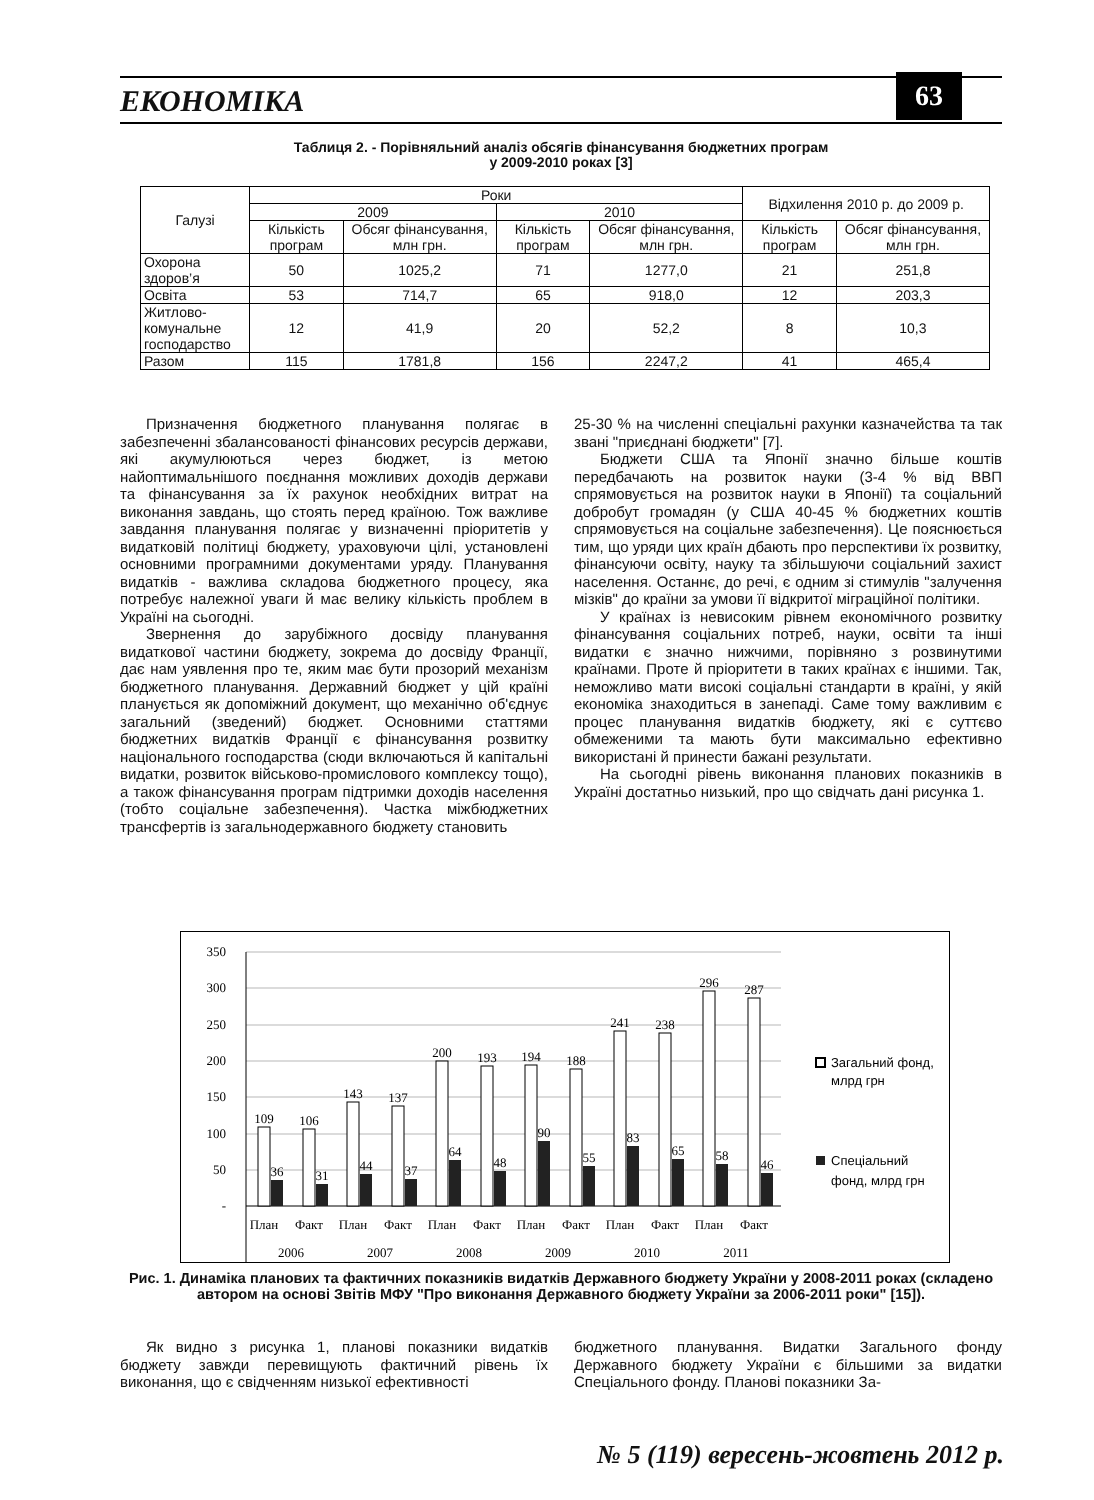ЕКОНОМІКА 63
Таблиця 2. - Порівняльний аналіз обсягів фінансування бюджетних програм
у 2009-2010 роках [3]
| Галузі | Роки | | | | Відхилення 2010 р. до 2009 р. | |
| --- | --- | --- | --- | --- | --- | --- |
| | 2009 | | 2010 | | | |
| | Кількість програм | Обсяг фінансування, млн грн. | Кількість програм | Обсяг фінансування, млн грн. | Кількість програм | Обсяг фінансування, млн грн. |
| Охорона здоров’я | 50 | 1025,2 | 71 | 1277,0 | 21 | 251,8 |
| Освіта | 53 | 714,7 | 65 | 918,0 | 12 | 203,3 |
| Житлово- комунальне господарство | 12 | 41,9 | 20 | 52,2 | 8 | 10,3 |
| Разом | 115 | 1781,8 | 156 | 2247,2 | 41 | 465,4 |
Призначення бюджетного планування полягає в забезпеченні збалансованості фінансових ресурсів держави, які акумулюються через бюджет, із метою найоптимальнішого поєднання можливих доходів держави та фінансування за їх рахунок необхідних витрат на виконання завдань, що стоять перед країною. Тож важливе завдання планування полягає у визначенні пріоритетів у видатковій політиці бюджету, ураховуючи цілі, установлені основними програмними документами уряду. Планування видатків - важлива складова бюджетного процесу, яка потребує належної уваги й має велику кількість проблем в Україні на сьогодні.
Звернення до зарубіжного досвіду планування видаткової частини бюджету, зокрема до досвіду Франції, дає нам уявлення про те, яким має бути прозорий механізм бюджетного планування. Державний бюджет у цій країні планується як допоміжний документ, що механічно об'єднує загальний (зведений) бюджет. Основними статтями бюджетних видатків Франції є фінансування розвитку національного господарства (сюди включаються й капітальні видатки, розвиток військово-промислового комплексу тощо), а також фінансування програм підтримки доходів населення (тобто соціальне забезпечення). Частка міжбюджетних трансфертів із загальнодержавного бюджету становить
25-30 % на численні спеціальні рахунки казначейства та так звані "приєднані бюджети" [7].
Бюджети США та Японії значно більше коштів передбачають на розвиток науки (3-4 % від ВВП спрямовується на розвиток науки в Японії) та соціальний добробут громадян (у США 40-45 % бюджетних коштів спрямовується на соціальне забезпечення). Це пояснюється тим, що уряди цих країн дбають про перспективи їх розвитку, фінансуючи освіту, науку та збільшуючи соціальний захист населення. Останнє, до речі, є одним зі стимулів "залучення мізків" до країни за умови її відкритої міграційної політики.
У країнах із невисоким рівнем економічного розвитку фінансування соціальних потреб, науки, освіти та інші видатки є значно нижчими, порівняно з розвинутими країнами. Проте й пріоритети в таких країнах є іншими. Так, неможливо мати високі соціальні стандарти в країні, у якій економіка знаходиться в занепаді. Саме тому важливим є процес планування видатків бюджету, які є суттєво обмеженими та мають бути максимально ефективно використані й принести бажані результати.
На сьогодні рівень виконання планових показників в Україні достатньо низький, про що свідчать дані рисунка 1.
350
300
250
200
150
100
50
-
109
106
143
137
200
193
194
188
241
238
296
287
36
31
44
37
64
48
90
55
83
65
58
46
План
Факт
План
Факт
План
Факт
План
Факт
План
Факт
План
Факт
2006
2007
2008
2009
2010
2011
Загальний фонд,
млрд грн
Спеціальний
фонд, млрд грн
Рис. 1. Динаміка планових та фактичних показників видатків Державного бюджету України у 2008-2011 роках (складено автором на основі Звітів МФУ "Про виконання Державного бюджету України за 2006-2011 роки" [15]).
Як видно з рисунка 1, планові показники видатків бюджету завжди перевищують фактичний рівень їх виконання, що є свідченням низької ефективності
бюджетного планування. Видатки Загального фонду Державного бюджету України є більшими за видатки Спеціального фонду. Планові показники За-
№ 5 (119) вересень-жовтень 2012 р.